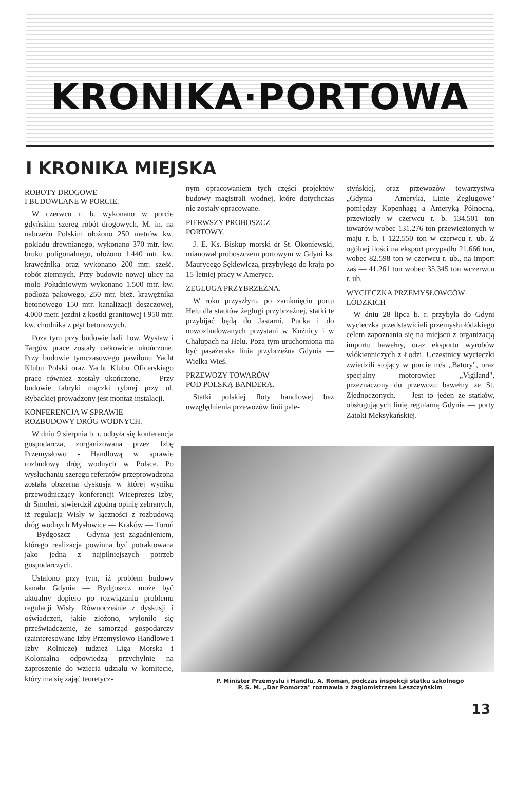KRONIKA·PORTOWA
I KRONIKA MIEJSKA
ROBOTY DROGOWE
I BUDOWLANE W PORCIE.
W czerwcu r. b. wykonano w porcie gdyńskim szereg robót drogowych. M. in. na nabrzeżu Polskim ułożono 250 metrów kw. pokładu drewnianego, wykonano 370 mtr. kw. bruku poligonalnego, ułożono 1.440 mtr. kw. krawężnika oraz wykonano 200 mtr. sześć. robót ziemnych. Przy budowie nowej ulicy na molo Południowym wykonano 1.500 mtr. kw. podłoża pakowego, 250 mtr. bież. krawężnika betonowego 150 mtr. kanalizacji deszczowej, 4.000 metr. jezdni z kostki granitowej i 950 mtr. kw. chodnika z płyt betonowych.
Poza tym przy budowie hali Tow. Wystaw i Targów prace zostały całkowicie ukończone. Przy budowie tymczasowego pawilonu Yacht Klubu Polski oraz Yacht Klubu Oficerskiego prace również zostały ukończone. — Przy budowie fabryki mączki rybnej przy ul. Rybackiej prowadzony jest montaż instalacji.
KONFERENCJA W SPRAWIE
ROZBUDOWY DRÓG WODNYCH.
W dniu 9 sierpnia b. r. odbyła się konferencja gospodarcza, zorganizowana przez Izbę Przemysłowo - Handlową w sprawie rozbudowy dróg wodnych w Polsce. Po wysłuchaniu szeregu referatów przeprowadzona została obszerna dyskusja w której wyniku przewodniczący konferencji Wiceprezes Izby, dr Smoleń, stwierdził zgodną opinię zebranych, iż regulacja Wisły w łączności z rozbudową dróg wodnych Mysłowice — Kraków — Toruń — Bydgoszcz — Gdynia jest zagadnieniem, którego realizacja powinna być potraktowana jako jedna z najpilniejszych potrzeb gospodarczych.
Ustalono przy tym, iż problem budowy kanału Gdynia — Bydgoszcz może być aktualny dopiero po rozwiązaniu problemu regulacji Wisły. Równocześnie z dyskusji i oświadczeń, jakie złożono, wyłoniło się przeświadczenie, że samorząd gospodarczy (zainteresowane Izby Przemysłowo-Handlowe i Izby Rolnicze) tudzież Liga Morska i Kolonialna odpowiedzą przychylnie na zaproszenie do wzięcia udziału w komitecie, który ma się zająć teoretycz-
nym opracowaniem tych części projektów budowy magistrali wodnej, które dotychczas nie zostały opracowane.
PIERWSZY PROBOSZCZ
PORTOWY.
J. E. Ks. Biskup morski dr St. Okoniewski, mianował proboszczem portowym w Gdyni ks. Maurycego Sękiewicza, przybyłego do kraju po 15-letniej pracy w Ameryce.
ŻEGLUGA PRZYBRZEŻNA.
W roku przyszłym, po zamknięciu portu Helu dla statków żeglugi przybrzeżnej, statki te przybijać będą do Jastarni, Pucka i do nowozbudowanych przystani w Kuźnicy i w Chałupach na Helu. Poza tym uruchomiona ma być pasażerska linia przybrzeżna Gdynia — Wielka Wieś.
PRZEWOZY TOWARÓW
POD POLSKĄ BANDERĄ.
Statki polskiej floty handlowej bez uwzględnienia przewozów linii pale-
styńskiej, oraz przewozów towarzystwa „Gdynia — Ameryka, Linie Żeglugowe" pomiędzy Kopenhagą a Ameryką Północną, przewiozły w czerwcu r. b. 134.501 ton towarów wobec 131.276 ton przewiezionych w maju r. b. i 122.550 ton w czerwcu r. ub. Z ogólnej ilości na eksport przypadło 21.666 ton, wobec 82.598 ton w czerwcu r. ub., na import zaś — 41.261 ton wobec 35.345 ton wczerwcu r. ub.
WYCIECZKA PRZEMYSŁOWCÓW
ŁÓDZKICH
W dniu 28 lipca b. r. przybyła do Gdyni wycieczka przedstawicieli przemysłu łódzkiego celem zapoznania się na miejscu z organizacją importu bawełny, oraz eksportu wyrobów włókienniczych z Łodzi. Uczestnicy wycieczki zwiedzili stojący w porcie m/s „Batory", oraz specjalny motorowiec „Vigiland", przeznaczony do przewozu bawełny ze St. Zjednoczonych. — Jest to jeden ze statków, obsługujących linię regularną Gdynia — porty Zatoki Meksykańskiej.
P. Minister Przemysłu i Handlu, A. Roman, podczas inspekcji statku szkolnego
P. S. M. „Dar Pomorza" rozmawia z żaglomistrzem Leszczyńskim
13